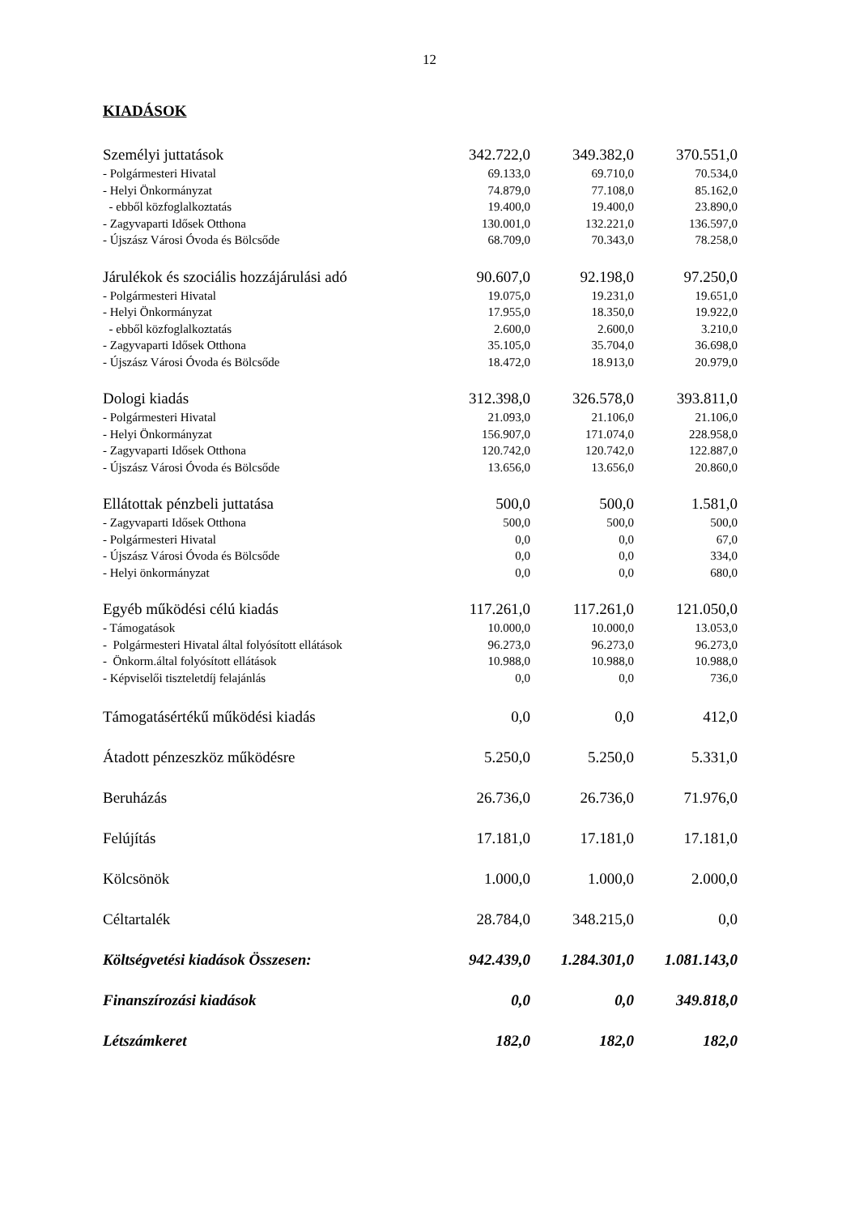12
KIADÁSOK
| Személyi juttatások | 342.722,0 | 349.382,0 | 370.551,0 |
| - Polgármesteri Hivatal | 69.133,0 | 69.710,0 | 70.534,0 |
| - Helyi Önkormányzat | 74.879,0 | 77.108,0 | 85.162,0 |
| - ebből közfoglalkoztatás | 19.400,0 | 19.400,0 | 23.890,0 |
| - Zagyvaparti Idősek Otthona | 130.001,0 | 132.221,0 | 136.597,0 |
| - Újszász Városi Óvoda és Bölcsőde | 68.709,0 | 70.343,0 | 78.258,0 |
| Járulékok és szociális hozzájárulási adó | 90.607,0 | 92.198,0 | 97.250,0 |
| - Polgármesteri Hivatal | 19.075,0 | 19.231,0 | 19.651,0 |
| - Helyi Önkormányzat | 17.955,0 | 18.350,0 | 19.922,0 |
| - ebből közfoglalkoztatás | 2.600,0 | 2.600,0 | 3.210,0 |
| - Zagyvaparti Idősek Otthona | 35.105,0 | 35.704,0 | 36.698,0 |
| - Újszász Városi Óvoda és Bölcsőde | 18.472,0 | 18.913,0 | 20.979,0 |
| Dologi kiadás | 312.398,0 | 326.578,0 | 393.811,0 |
| - Polgármesteri Hivatal | 21.093,0 | 21.106,0 | 21.106,0 |
| - Helyi Önkormányzat | 156.907,0 | 171.074,0 | 228.958,0 |
| - Zagyvaparti Idősek Otthona | 120.742,0 | 120.742,0 | 122.887,0 |
| - Újszász Városi Óvoda és Bölcsőde | 13.656,0 | 13.656,0 | 20.860,0 |
| Ellátottak pénzbeli juttatása | 500,0 | 500,0 | 1.581,0 |
| - Zagyvaparti Idősek Otthona | 500,0 | 500,0 | 500,0 |
| - Polgármesteri Hivatal | 0,0 | 0,0 | 67,0 |
| - Újszász Városi Óvoda és Bölcsőde | 0,0 | 0,0 | 334,0 |
| - Helyi önkormányzat | 0,0 | 0,0 | 680,0 |
| Egyéb működési célú kiadás | 117.261,0 | 117.261,0 | 121.050,0 |
| - Támogatások | 10.000,0 | 10.000,0 | 13.053,0 |
| - Polgármesteri Hivatal által folyósított ellátások | 96.273,0 | 96.273,0 | 96.273,0 |
| - Önkorm.által folyósított ellátások | 10.988,0 | 10.988,0 | 10.988,0 |
| - Képviselői tiszteletdíj felajánlás | 0,0 | 0,0 | 736,0 |
| Támogatásértékű működési kiadás | 0,0 | 0,0 | 412,0 |
| Átadott pénzeszköz működésre | 5.250,0 | 5.250,0 | 5.331,0 |
| Beruházás | 26.736,0 | 26.736,0 | 71.976,0 |
| Felújítás | 17.181,0 | 17.181,0 | 17.181,0 |
| Kölcsönök | 1.000,0 | 1.000,0 | 2.000,0 |
| Céltartalék | 28.784,0 | 348.215,0 | 0,0 |
| Költségvetési kiadások Összesen: | 942.439,0 | 1.284.301,0 | 1.081.143,0 |
| Finanszírozási kiadások | 0,0 | 0,0 | 349.818,0 |
| Létszámkeret | 182,0 | 182,0 | 182,0 |